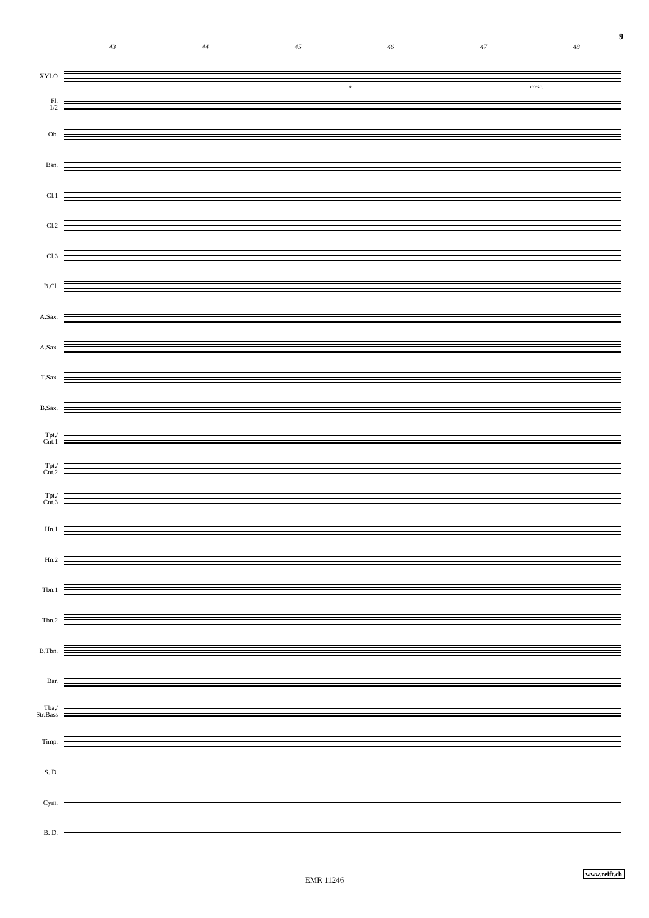9
43 44 45 46 47 48
XYLO
p cresc.
Fl.
1/2
Ob.
Bsn.
Cl.1
Cl.2
Cl.3
B.Cl.
A.Sax.
A.Sax.
T.Sax.
B.Sax.
Tpt./
Cnt.1
Tpt./
Cnt.2
Tpt./
Cnt.3
Hn.1
Hn.2
Tbn.1
Tbn.2
B.Tbn.
Bar.
Tba./
Str.Bass
Timp.
S. D.
Cym.
B. D.
EMR 11246
www.reift.ch